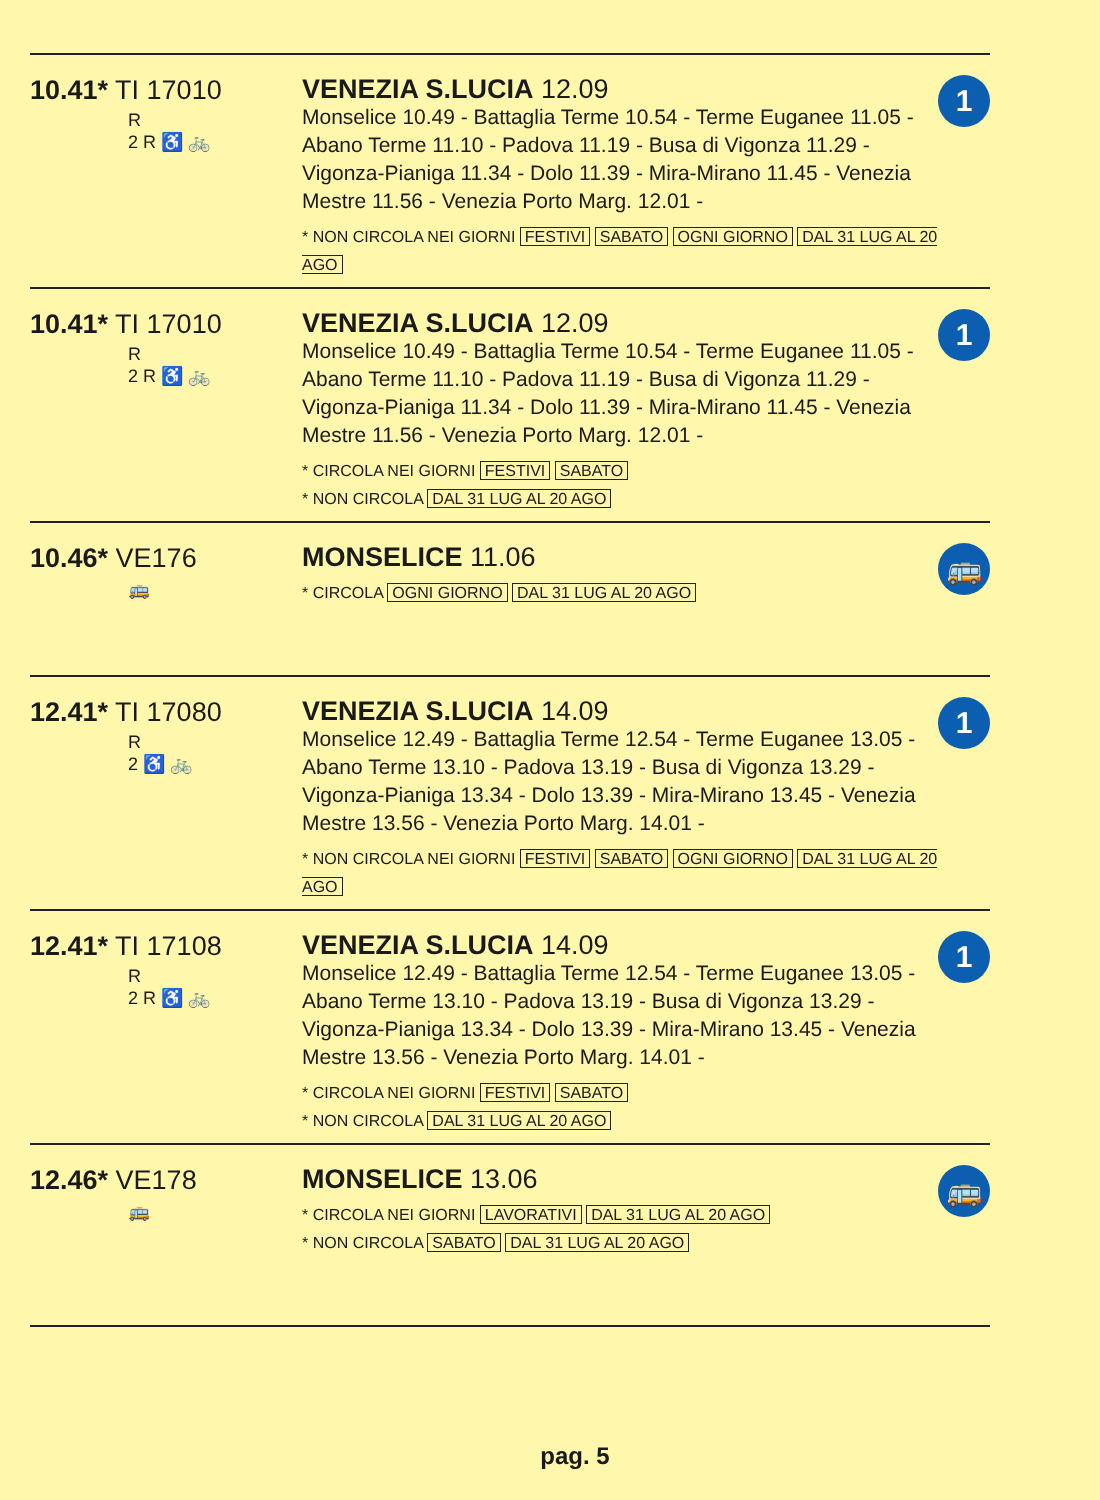10.41* TI 17010
R
2 R ♿ 🚲
VENEZIA S.LUCIA 12.09
Monselice 10.49 - Battaglia Terme 10.54 - Terme Euganee 11.05 - Abano Terme 11.10 - Padova 11.19 - Busa di Vigonza 11.29 - Vigonza-Pianiga 11.34 - Dolo 11.39 - Mira-Mirano 11.45 - Venezia Mestre 11.56 - Venezia Porto Marg. 12.01 -
* NON CIRCOLA NEI GIORNI FESTIVI SABATO OGNI GIORNO DAL 31 LUG AL 20 AGO
1
10.41* TI 17010
R
2 R ♿ 🚲
VENEZIA S.LUCIA 12.09
Monselice 10.49 - Battaglia Terme 10.54 - Terme Euganee 11.05 - Abano Terme 11.10 - Padova 11.19 - Busa di Vigonza 11.29 - Vigonza-Pianiga 11.34 - Dolo 11.39 - Mira-Mirano 11.45 - Venezia Mestre 11.56 - Venezia Porto Marg. 12.01 -
* CIRCOLA NEI GIORNI FESTIVI SABATO
* NON CIRCOLA DAL 31 LUG AL 20 AGO
1
10.46* VE176
🚌
MONSELICE 11.06
* CIRCOLA OGNI GIORNO DAL 31 LUG AL 20 AGO
🚌
12.41* TI 17080
R
2 ♿ 🚲
VENEZIA S.LUCIA 14.09
Monselice 12.49 - Battaglia Terme 12.54 - Terme Euganee 13.05 - Abano Terme 13.10 - Padova 13.19 - Busa di Vigonza 13.29 - Vigonza-Pianiga 13.34 - Dolo 13.39 - Mira-Mirano 13.45 - Venezia Mestre 13.56 - Venezia Porto Marg. 14.01 -
* NON CIRCOLA NEI GIORNI FESTIVI SABATO OGNI GIORNO DAL 31 LUG AL 20 AGO
1
12.41* TI 17108
R
2 R ♿ 🚲
VENEZIA S.LUCIA 14.09
Monselice 12.49 - Battaglia Terme 12.54 - Terme Euganee 13.05 - Abano Terme 13.10 - Padova 13.19 - Busa di Vigonza 13.29 - Vigonza-Pianiga 13.34 - Dolo 13.39 - Mira-Mirano 13.45 - Venezia Mestre 13.56 - Venezia Porto Marg. 14.01 -
* CIRCOLA NEI GIORNI FESTIVI SABATO
* NON CIRCOLA DAL 31 LUG AL 20 AGO
1
12.46* VE178
🚌
MONSELICE 13.06
* CIRCOLA NEI GIORNI LAVORATIVI DAL 31 LUG AL 20 AGO
* NON CIRCOLA SABATO DAL 31 LUG AL 20 AGO
🚌
pag. 5